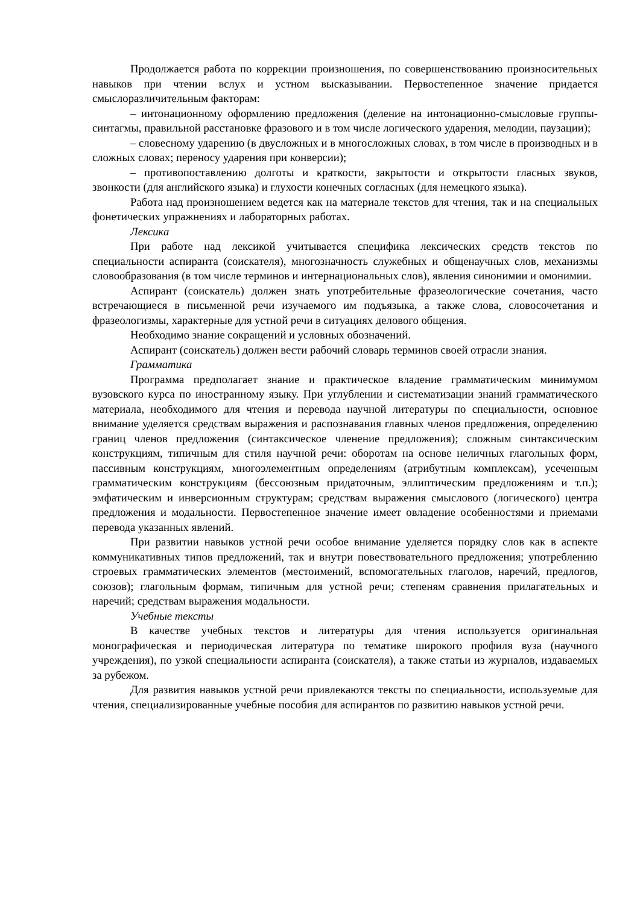Продолжается работа по коррекции произношения, по совершенствованию произносительных навыков при чтении вслух и устном высказывании. Первостепенное значение придается смыслоразличительным факторам:
– интонационному оформлению предложения (деление на интонационно-смысловые группы-синтагмы, правильной расстановке фразового и в том числе логического ударения, мелодии, паузации);
– словесному ударению (в двусложных и в многосложных словах, в том числе в производных и в сложных словах; переносу ударения при конверсии);
– противопоставлению долготы и краткости, закрытости и открытости гласных звуков, звонкости (для английского языка) и глухости конечных согласных (для немецкого языка).
Работа над произношением ведется как на материале текстов для чтения, так и на специальных фонетических упражнениях и лабораторных работах.
Лексика
При работе над лексикой учитывается специфика лексических средств текстов по специальности аспиранта (соискателя), многозначность служебных и общенаучных слов, механизмы словообразования (в том числе терминов и интернациональных слов), явления синонимии и омонимии.
Аспирант (соискатель) должен знать употребительные фразеологические сочетания, часто встречающиеся в письменной речи изучаемого им подъязыка, а также слова, словосочетания и фразеологизмы, характерные для устной речи в ситуациях делового общения.
Необходимо знание сокращений и условных обозначений.
Аспирант (соискатель) должен вести рабочий словарь терминов своей отрасли знания.
Грамматика
Программа предполагает знание и практическое владение грамматическим минимумом вузовского курса по иностранному языку. При углублении и систематизации знаний грамматического материала, необходимого для чтения и перевода научной литературы по специальности, основное внимание уделяется средствам выражения и распознавания главных членов предложения, определению границ членов предложения (синтаксическое членение предложения); сложным синтаксическим конструкциям, типичным для стиля научной речи: оборотам на основе неличных глагольных форм, пассивным конструкциям, многоэлементным определениям (атрибутным комплексам), усеченным грамматическим конструкциям (бессоюзным придаточным, эллиптическим предложениям и т.п.); эмфатическим и инверсионным структурам; средствам выражения смыслового (логического) центра предложения и модальности. Первостепенное значение имеет овладение особенностями и приемами перевода указанных явлений.
При развитии навыков устной речи особое внимание уделяется порядку слов как в аспекте коммуникативных типов предложений, так и внутри повествовательного предложения; употреблению строевых грамматических элементов (местоимений, вспомогательных глаголов, наречий, предлогов, союзов); глагольным формам, типичным для устной речи; степеням сравнения прилагательных и наречий; средствам выражения модальности.
Учебные тексты
В качестве учебных текстов и литературы для чтения используется оригинальная монографическая и периодическая литература по тематике широкого профиля вуза (научного учреждения), по узкой специальности аспиранта (соискателя), а также статьи из журналов, издаваемых за рубежом.
Для развития навыков устной речи привлекаются тексты по специальности, используемые для чтения, специализированные учебные пособия для аспирантов по развитию навыков устной речи.